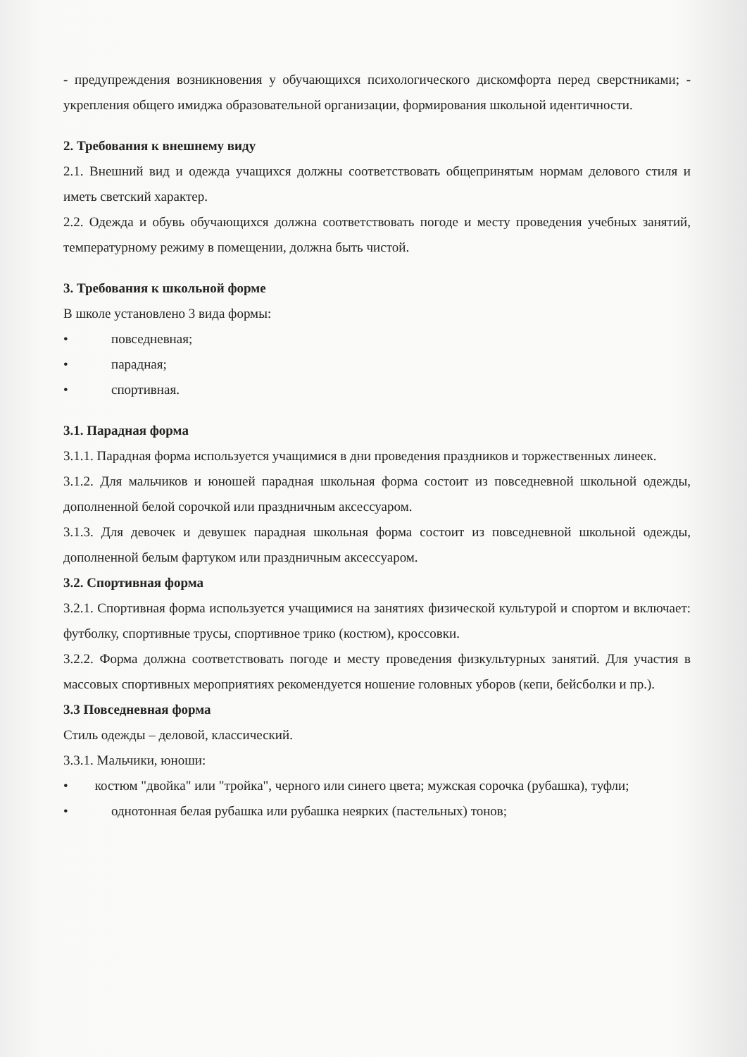- предупреждения возникновения у обучающихся психологического дискомфорта перед сверстниками; - укрепления общего имиджа образовательной организации, формирования школьной идентичности.
2. Требования к внешнему виду
2.1. Внешний вид и одежда учащихся должны соответствовать общепринятым нормам делового стиля и иметь светский характер.
2.2. Одежда и обувь обучающихся должна соответствовать погоде и месту проведения учебных занятий, температурному режиму в помещении, должна быть чистой.
3. Требования к школьной форме
В школе установлено 3 вида формы:
• повседневная;
• парадная;
• спортивная.
3.1. Парадная форма
3.1.1. Парадная форма используется учащимися в дни проведения праздников и торжественных линеек.
3.1.2. Для мальчиков и юношей парадная школьная форма состоит из повседневной школьной одежды, дополненной белой сорочкой или праздничным аксессуаром.
3.1.3. Для девочек и девушек парадная школьная форма состоит из повседневной школьной одежды, дополненной белым фартуком или праздничным аксессуаром.
3.2. Спортивная форма
3.2.1. Спортивная форма используется учащимися на занятиях физической культурой и спортом и включает: футболку, спортивные трусы, спортивное трико (костюм), кроссовки.
3.2.2. Форма должна соответствовать погоде и месту проведения физкультурных занятий. Для участия в массовых спортивных мероприятиях рекомендуется ношение головных уборов (кепи, бейсболки и пр.).
3.3 Повседневная форма
Стиль одежды – деловой, классический.
3.3.1. Мальчики, юноши:
• костюм "двойка" или "тройка", черного или синего цвета; мужская сорочка (рубашка), туфли;
• однотонная белая рубашка или рубашка неярких (пастельных) тонов;